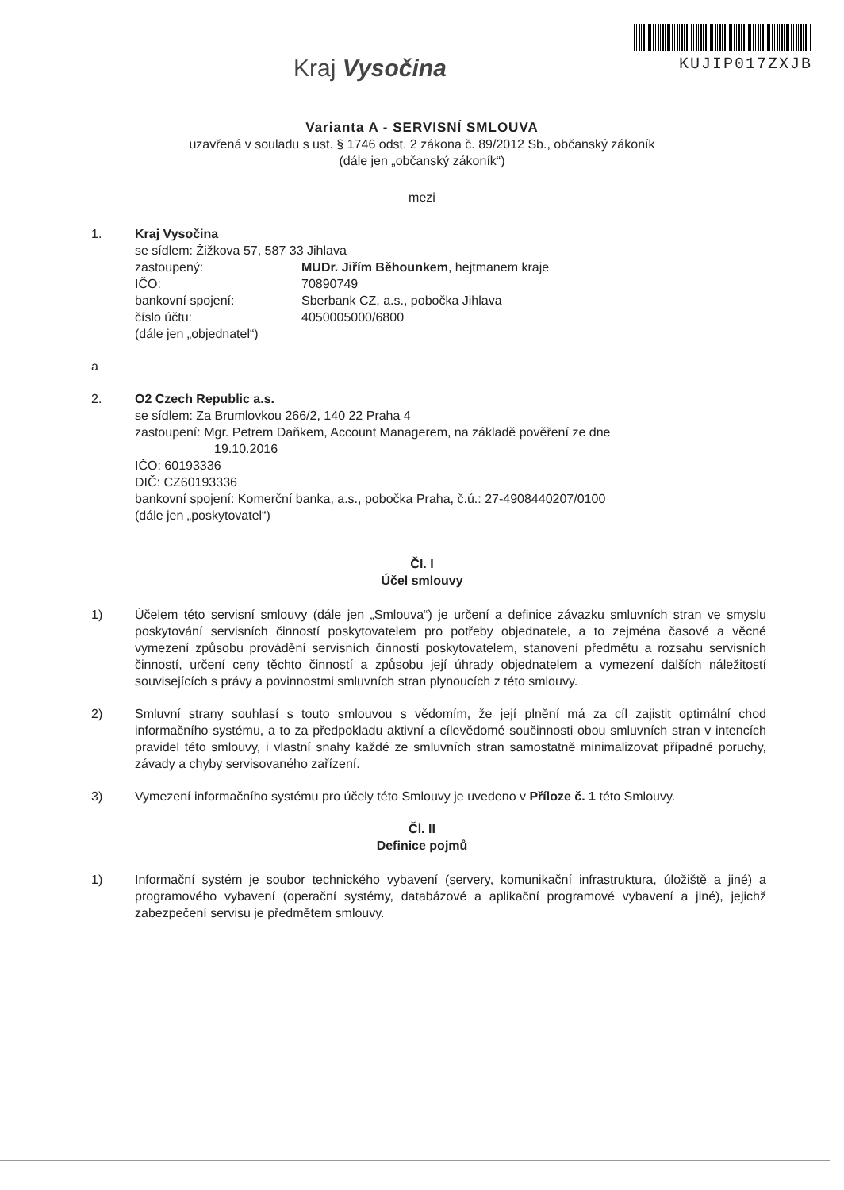Kraj Vysočina
KUJIP017ZXJB
Varianta A - SERVISNÍ SMLOUVA
uzavřená v souladu s ust. § 1746 odst. 2 zákona č. 89/2012 Sb., občanský zákoník
(dále jen „občanský zákoník“)
mezi
1. Kraj Vysočina
se sídlem: Žižkova 57, 587 33 Jihlava
zastoupený: MUDr. Jiřím Běhounkem, hejtmanem kraje
IČO: 70890749
bankovní spojení: Sberbank CZ, a.s., pobočka Jihlava
číslo účtu: 4050005000/6800
(dále jen „objednatel“)
a
2. O2 Czech Republic a.s.
se sídlem: Za Brumlovkou 266/2, 140 22 Praha 4
zastoupení: Mgr. Petrem Daňkem, Account Managerem, na základě pověření ze dne
19.10.2016
IČO: 60193336
DIČ: CZ60193336
bankovní spojení: Komerční banka, a.s., pobočka Praha, č.ú.: 27-4908440207/0100
(dále jen „poskytovatel“)
Čl. I
Účel smlouvy
1) Účelem této servisní smlouvy (dále jen „Smlouva“) je určení a definice závazku smluvních stran ve smyslu poskytování servisních činností poskytovatelem pro potřeby objednatele, a to zejména časové a věcné vymezení způsobu provádění servisních činností poskytovatelem, stanovení předmětu a rozsahu servisních činností, určení ceny těchto činností a způsobu její úhrady objednatelem a vymezení dalších náležitostí souvisejících s právy a povinnostmi smluvních stran plynoucích z této smlouvy.
2) Smluvní strany souhlasí s touto smlouvou s vědomím, že její plnění má za cíl zajistit optimální chod informačního systému, a to za předpokladu aktivní a cílevědomé součinnosti obou smluvních stran v intencích pravidel této smlouvy, i vlastní snahy každé ze smluvních stran samostatně minimalizovat případné poruchy, závady a chyby servisovaného zařízení.
3) Vymezení informačního systému pro účely této Smlouvy je uvedeno v Příloze č. 1 této Smlouvy.
Čl. II
Definice pojmů
1) Informační systém je soubor technického vybavení (servery, komunikační infrastruktura, úložiště a jiné) a programového vybavení (operační systémy, databázové a aplikační programové vybavení a jiné), jejichž zabezpečení servisu je předmětem smlouvy.